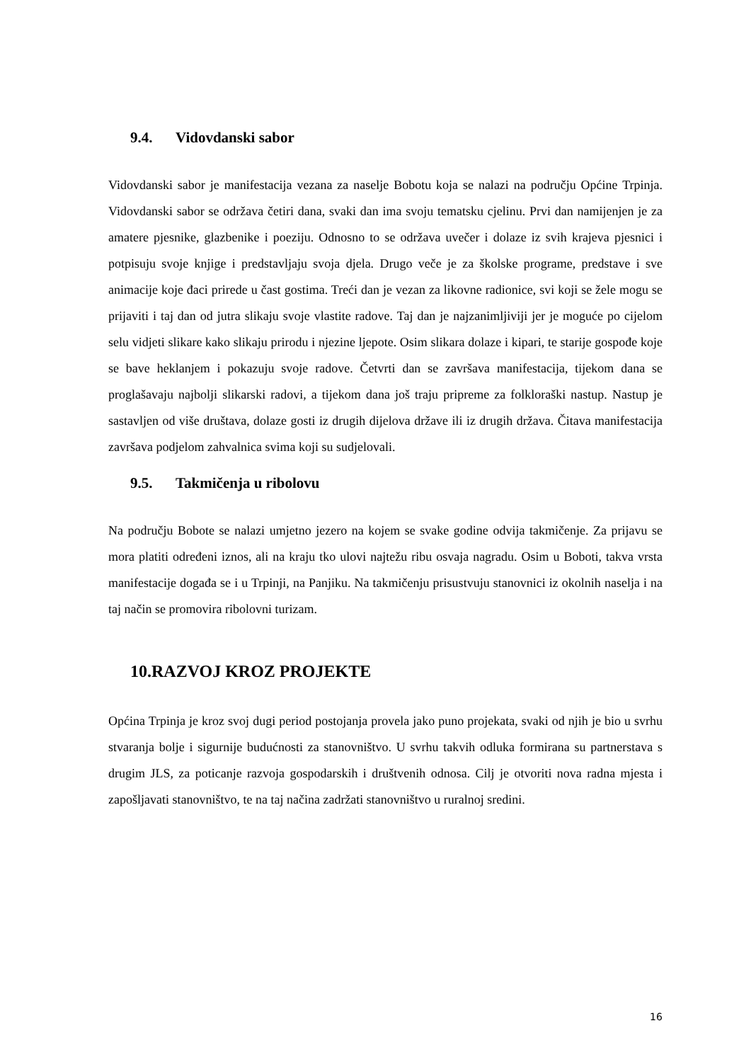9.4. Vidovdanski sabor
Vidovdanski sabor je manifestacija vezana za naselje Bobotu koja se nalazi na području Općine Trpinja. Vidovdanski sabor se održava četiri dana, svaki dan ima svoju tematsku cjelinu. Prvi dan namijenjen je za amatere pjesnike, glazbenike i poeziju. Odnosno to se održava uvečer i dolaze iz svih krajeva pjesnici i potpisuju svoje knjige i predstavljaju svoja djela. Drugo veče je za školske programe, predstave i sve animacije koje đaci prirede u čast gostima. Treći dan je vezan za likovne radionice, svi koji se žele mogu se prijaviti i taj dan od jutra slikaju svoje vlastite radove. Taj dan je najzanimljiviji jer je moguće po cijelom selu vidjeti slikare kako slikaju prirodu i njezine ljepote. Osim slikara dolaze i kipari, te starije gospođe koje se bave heklanjem i pokazuju svoje radove. Četvrti dan se završava manifestacija, tijekom dana se proglašavaju najbolji slikarski radovi, a tijekom dana još traju pripreme za folkloraški nastup. Nastup je sastavljen od više društava, dolaze gosti iz drugih dijelova države ili iz drugih država. Čitava manifestacija završava podjelom zahvalnica svima koji su sudjelovali.
9.5. Takmičenja u ribolovu
Na području Bobote se nalazi umjetno jezero na kojem se svake godine odvija takmičenje. Za prijavu se mora platiti određeni iznos, ali na kraju tko ulovi najtežu ribu osvaja nagradu. Osim u Boboti, takva vrsta manifestacije događa se i u Trpinji, na Panjiku. Na takmičenju prisustvuju stanovnici iz okolnih naselja i na taj način se promovira ribolovni turizam.
10.RAZVOJ KROZ PROJEKTE
Općina Trpinja je kroz svoj dugi period postojanja provela jako puno projekata, svaki od njih je bio u svrhu stvaranja bolje i sigurnije budućnosti za stanovništvo. U svrhu takvih odluka formirana su partnerstava s drugim JLS, za poticanje razvoja gospodarskih i društvenih odnosa. Cilj je otvoriti nova radna mjesta i zapošljavati stanovništvo, te na taj načina zadržati stanovništvo u ruralnoj sredini.
16